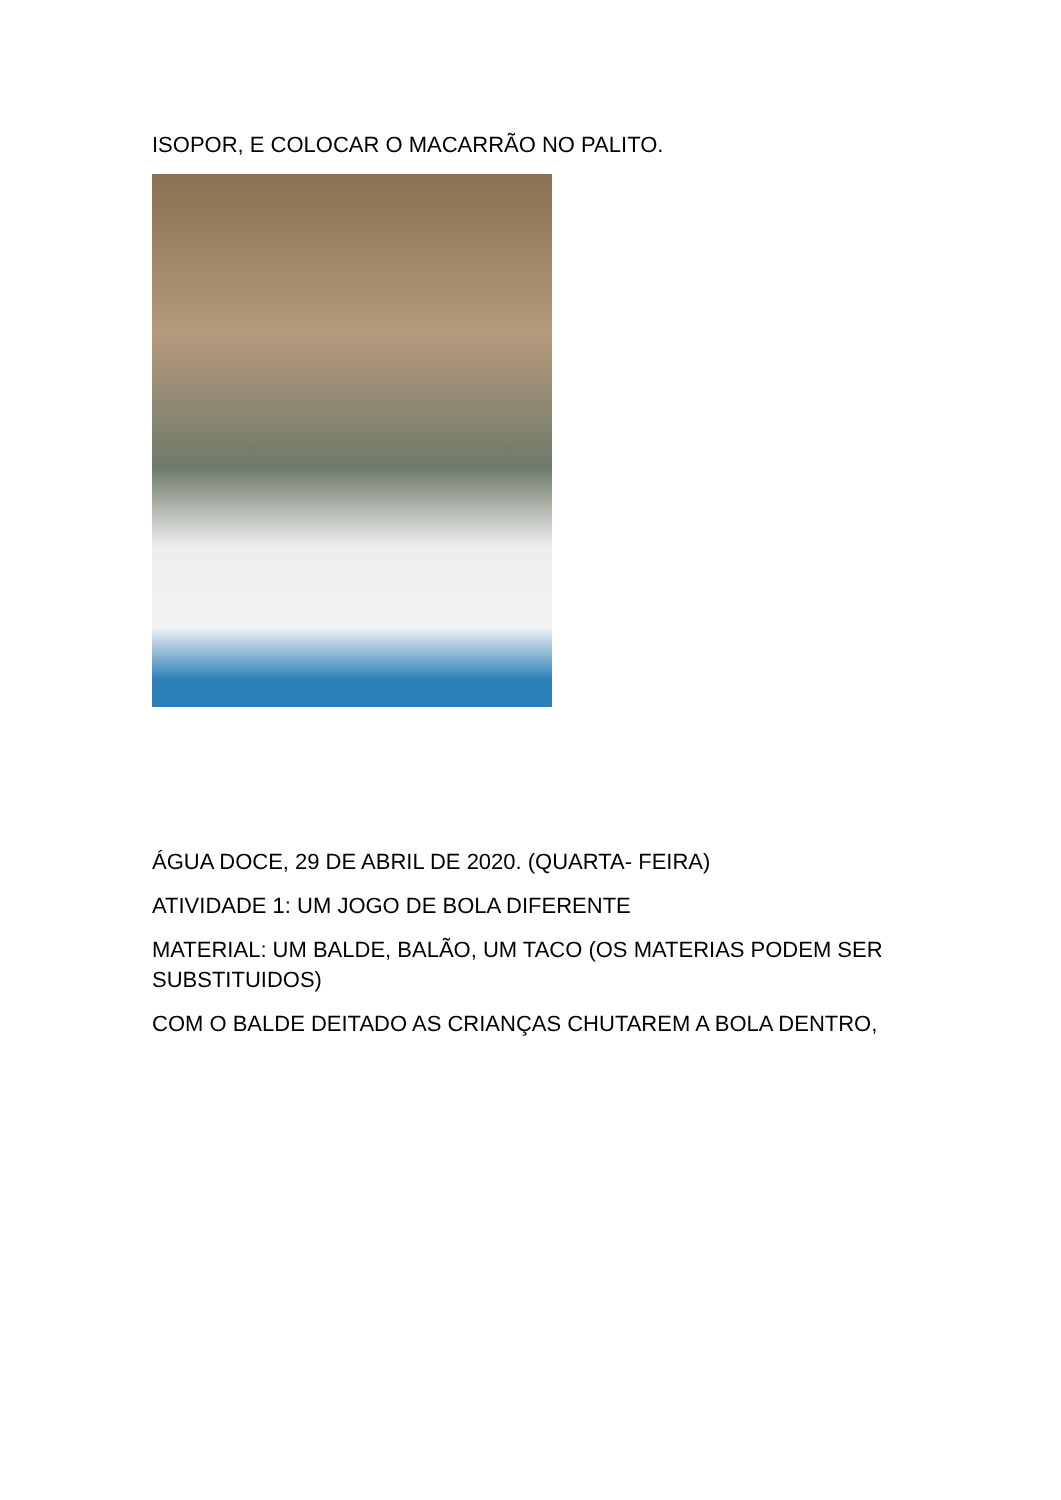ISOPOR, E COLOCAR O MACARRÃO NO PALITO.
ÁGUA DOCE, 29 DE ABRIL DE 2020. (QUARTA- FEIRA)
ATIVIDADE 1: UM JOGO DE BOLA DIFERENTE
MATERIAL: UM BALDE, BALÃO, UM TACO (OS MATERIAS PODEM SER SUBSTITUIDOS)
COM O BALDE DEITADO AS CRIANÇAS CHUTAREM A BOLA DENTRO,